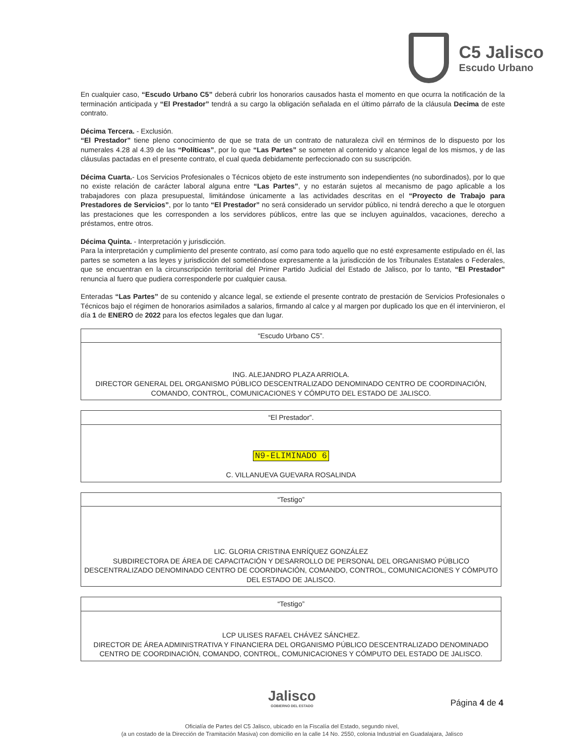C5 Jalisco
Escudo Urbano
En cualquier caso, “Escudo Urbano C5” deberá cubrir los honorarios causados hasta el momento en que ocurra la notificación de la terminación anticipada y “El Prestador” tendrá a su cargo la obligación señalada en el último párrafo de la cláusula Decima de este contrato.
Décima Tercera. - Exclusión.
“El Prestador” tiene pleno conocimiento de que se trata de un contrato de naturaleza civil en términos de lo dispuesto por los numerales 4.28 al 4.39 de las “Políticas”, por lo que “Las Partes” se someten al contenido y alcance legal de los mismos, y de las cláusulas pactadas en el presente contrato, el cual queda debidamente perfeccionado con su suscripción.
Décima Cuarta.- Los Servicios Profesionales o Técnicos objeto de este instrumento son independientes (no subordinados), por lo que no existe relación de carácter laboral alguna entre “Las Partes”, y no estarán sujetos al mecanismo de pago aplicable a los trabajadores con plaza presupuestal, limitándose únicamente a las actividades descritas en el “Proyecto de Trabajo para Prestadores de Servicios”, por lo tanto “El Prestador” no será considerado un servidor público, ni tendrá derecho a que le otorguen las prestaciones que les corresponden a los servidores públicos, entre las que se incluyen aguinaldos, vacaciones, derecho a préstamos, entre otros.
Décima Quinta. - Interpretación y jurisdicción.
Para la interpretación y cumplimiento del presente contrato, así como para todo aquello que no esté expresamente estipulado en él, las partes se someten a las leyes y jurisdicción del sometiéndose expresamente a la jurisdicción de los Tribunales Estatales o Federales, que se encuentran en la circunscripción territorial del Primer Partido Judicial del Estado de Jalisco, por lo tanto, “El Prestador” renuncia al fuero que pudiera corresponderle por cualquier causa.
Enteradas “Las Partes” de su contenido y alcance legal, se extiende el presente contrato de prestación de Servicios Profesionales o Técnicos bajo el régimen de honorarios asimilados a salarios, firmando al calce y al margen por duplicado los que en él intervinieron, el día 1 de ENERO de 2022 para los efectos legales que dan lugar.
| “Escudo Urbano C5”. |
| ING. ALEJANDRO PLAZA ARRIOLA. DIRECTOR GENERAL DEL ORGANISMO PÚBLICO DESCENTRALIZADO DENOMINADO CENTRO DE COORDINACIÓN, COMANDO, CONTROL, COMUNICACIONES Y CÓMPUTO DEL ESTADO DE JALISCO. |
| “El Prestador”. |
| N9-ELIMINADO 6 C. VILLANUEVA GUEVARA ROSALINDA |
| “Testigo” |
| LIC. GLORIA CRISTINA ENRÍQUEZ GONZÁLEZ SUBDIRECTORA DE ÁREA DE CAPACITACIÓN Y DESARROLLO DE PERSONAL DEL ORGANISMO PÚBLICO DESCENTRALIZADO DENOMINADO CENTRO DE COORDINACIÓN, COMANDO, CONTROL, COMUNICACIONES Y CÓMPUTO DEL ESTADO DE JALISCO. |
| “Testigo” |
| LCP ULISES RAFAEL CHÁVEZ SÁNCHEZ. DIRECTOR DE ÁREA ADMINISTRATIVA Y FINANCIERA DEL ORGANISMO PÚBLICO DESCENTRALIZADO DENOMINADO CENTRO DE COORDINACIÓN, COMANDO, CONTROL, COMUNICACIONES Y CÓMPUTO DEL ESTADO DE JALISCO. |
Jalisco
GOBIERNO DEL ESTADO
Página 4 de 4
Oficialía de Partes del C5 Jalisco, ubicado en la Fiscalía del Estado, segundo nivel,
(a un costado de la Dirección de Tramitación Masiva) con domicilio en la calle 14 No. 2550, colonia Industrial en Guadalajara, Jalisco